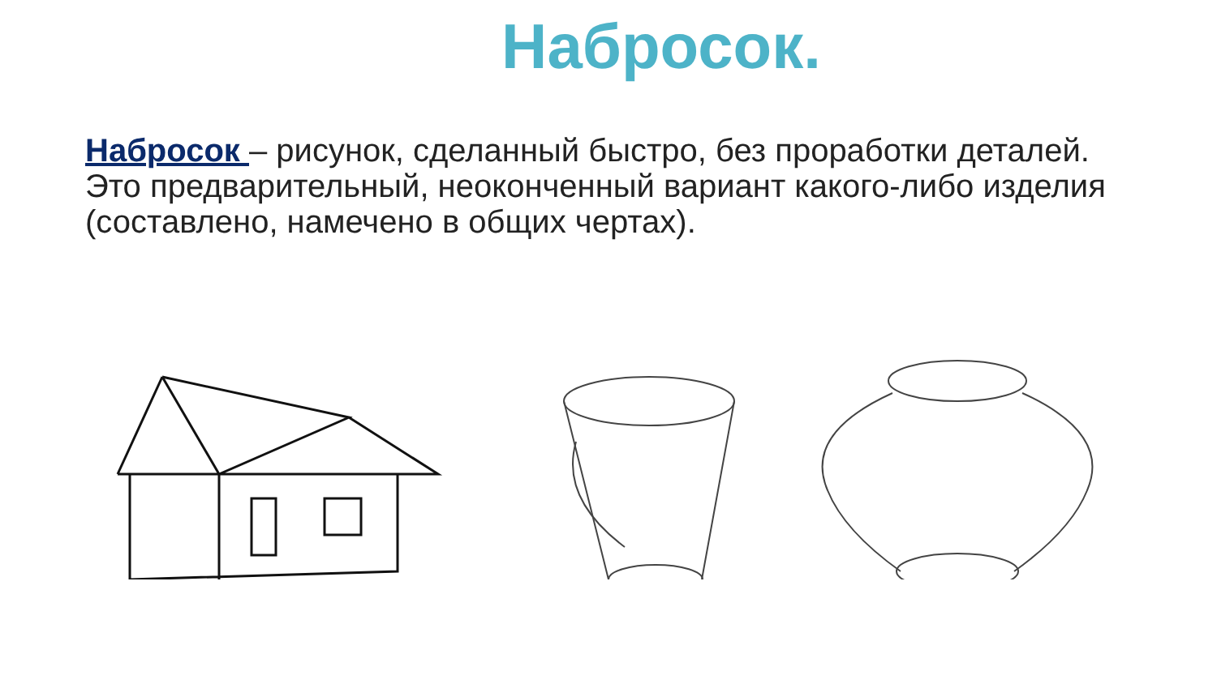Набросок.
Набросок – рисунок, сделанный быстро, без проработки деталей. Это предварительный, неоконченный вариант какого-либо изделия (составлено, намечено в общих чертах).